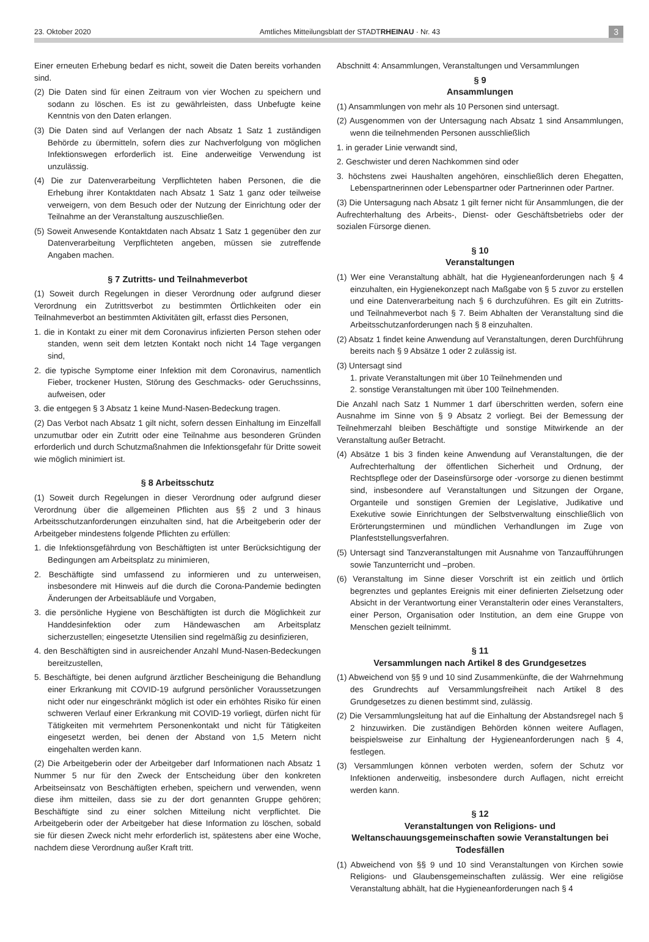23. Oktober 2020 Amtliches Mitteilungsblatt der STADTRHEINAU · Nr. 43 3
Einer erneuten Erhebung bedarf es nicht, soweit die Daten bereits vorhanden sind.
(2) Die Daten sind für einen Zeitraum von vier Wochen zu speichern und sodann zu löschen. Es ist zu gewährleisten, dass Unbefugte keine Kenntnis von den Daten erlangen.
(3) Die Daten sind auf Verlangen der nach Absatz 1 Satz 1 zuständigen Behörde zu übermitteln, sofern dies zur Nachverfolgung von möglichen Infektionswegen erforderlich ist. Eine anderweitige Verwendung ist unzulässig.
(4) Die zur Datenverarbeitung Verpflichteten haben Personen, die die Erhebung ihrer Kontaktdaten nach Absatz 1 Satz 1 ganz oder teilweise verweigern, von dem Besuch oder der Nutzung der Einrichtung oder der Teilnahme an der Veranstaltung auszuschließen.
(5) Soweit Anwesende Kontaktdaten nach Absatz 1 Satz 1 gegenüber den zur Datenverarbeitung Verpflichteten angeben, müssen sie zutreffende Angaben machen.
§ 7 Zutritts- und Teilnahmeverbot
(1) Soweit durch Regelungen in dieser Verordnung oder aufgrund dieser Verordnung ein Zutrittsverbot zu bestimmten Örtlichkeiten oder ein Teilnahmeverbot an bestimmten Aktivitäten gilt, erfasst dies Personen,
1. die in Kontakt zu einer mit dem Coronavirus infizierten Person stehen oder standen, wenn seit dem letzten Kontakt noch nicht 14 Tage vergangen sind,
2. die typische Symptome einer Infektion mit dem Coronavirus, namentlich Fieber, trockener Husten, Störung des Geschmacks- oder Geruchssinns, aufweisen, oder
3. die entgegen § 3 Absatz 1 keine Mund-Nasen-Bedeckung tragen.
(2) Das Verbot nach Absatz 1 gilt nicht, sofern dessen Einhaltung im Einzelfall unzumutbar oder ein Zutritt oder eine Teilnahme aus besonderen Gründen erforderlich und durch Schutzmaßnahmen die Infektionsgefahr für Dritte soweit wie möglich minimiert ist.
§ 8 Arbeitsschutz
(1) Soweit durch Regelungen in dieser Verordnung oder aufgrund dieser Verordnung über die allgemeinen Pflichten aus §§ 2 und 3 hinaus Arbeitsschutzanforderungen einzuhalten sind, hat die Arbeitgeberin oder der Arbeitgeber mindestens folgende Pflichten zu erfüllen:
1. die Infektionsgefährdung von Beschäftigten ist unter Berücksichtigung der Bedingungen am Arbeitsplatz zu minimieren,
2. Beschäftigte sind umfassend zu informieren und zu unterweisen, insbesondere mit Hinweis auf die durch die Corona-Pandemie bedingten Änderungen der Arbeitsabläufe und Vorgaben,
3. die persönliche Hygiene von Beschäftigten ist durch die Möglichkeit zur Handdesinfektion oder zum Händewaschen am Arbeitsplatz sicherzustellen; eingesetzte Utensilien sind regelmäßig zu desinfizieren,
4. den Beschäftigten sind in ausreichender Anzahl Mund-Nasen-Bedeckungen bereitzustellen,
5. Beschäftigte, bei denen aufgrund ärztlicher Bescheinigung die Behandlung einer Erkrankung mit COVID-19 aufgrund persönlicher Voraussetzungen nicht oder nur eingeschränkt möglich ist oder ein erhöhtes Risiko für einen schweren Verlauf einer Erkrankung mit COVID-19 vorliegt, dürfen nicht für Tätigkeiten mit vermehrtem Personenkontakt und nicht für Tätigkeiten eingesetzt werden, bei denen der Abstand von 1,5 Metern nicht eingehalten werden kann.
(2) Die Arbeitgeberin oder der Arbeitgeber darf Informationen nach Absatz 1 Nummer 5 nur für den Zweck der Entscheidung über den konkreten Arbeitseinsatz von Beschäftigten erheben, speichern und verwenden, wenn diese ihm mitteilen, dass sie zu der dort genannten Gruppe gehören; Beschäftigte sind zu einer solchen Mitteilung nicht verpflichtet. Die Arbeitgeberin oder der Arbeitgeber hat diese Information zu löschen, sobald sie für diesen Zweck nicht mehr erforderlich ist, spätestens aber eine Woche, nachdem diese Verordnung außer Kraft tritt.
Abschnitt 4: Ansammlungen, Veranstaltungen und Versammlungen
§ 9
Ansammlungen
(1) Ansammlungen von mehr als 10 Personen sind untersagt.
(2) Ausgenommen von der Untersagung nach Absatz 1 sind Ansammlungen, wenn die teilnehmenden Personen ausschließlich
1. in gerader Linie verwandt sind,
2. Geschwister und deren Nachkommen sind oder
3. höchstens zwei Haushalten angehören, einschließlich deren Ehegatten, Lebenspartnerinnen oder Lebenspartner oder Partnerinnen oder Partner.
(3) Die Untersagung nach Absatz 1 gilt ferner nicht für Ansammlungen, die der Aufrechterhaltung des Arbeits-, Dienst- oder Geschäftsbetriebs oder der sozialen Fürsorge dienen.
§ 10
Veranstaltungen
(1) Wer eine Veranstaltung abhält, hat die Hygieneanforderungen nach § 4 einzuhalten, ein Hygienekonzept nach Maßgabe von § 5 zuvor zu erstellen und eine Datenverarbeitung nach § 6 durchzuführen. Es gilt ein Zutritts- und Teilnahmeverbot nach § 7. Beim Abhalten der Veranstaltung sind die Arbeitsschutzanforderungen nach § 8 einzuhalten.
(2) Absatz 1 findet keine Anwendung auf Veranstaltungen, deren Durchführung bereits nach § 9 Absätze 1 oder 2 zulässig ist.
(3) Untersagt sind
1. private Veranstaltungen mit über 10 Teilnehmenden und
2. sonstige Veranstaltungen mit über 100 Teilnehmenden.
Die Anzahl nach Satz 1 Nummer 1 darf überschritten werden, sofern eine Ausnahme im Sinne von § 9 Absatz 2 vorliegt. Bei der Bemessung der Teilnehmerzahl bleiben Beschäftigte und sonstige Mitwirkende an der Veranstaltung außer Betracht.
(4) Absätze 1 bis 3 finden keine Anwendung auf Veranstaltungen, die der Aufrechterhaltung der öffentlichen Sicherheit und Ordnung, der Rechtspflege oder der Daseinsfürsorge oder -vorsorge zu dienen bestimmt sind, insbesondere auf Veranstaltungen und Sitzungen der Organe, Organteile und sonstigen Gremien der Legislative, Judikative und Exekutive sowie Einrichtungen der Selbstverwaltung einschließlich von Erörterungsterminen und mündlichen Verhandlungen im Zuge von Planfeststellungsverfahren.
(5) Untersagt sind Tanzveranstaltungen mit Ausnahme von Tanzaufführungen sowie Tanzunterricht und –proben.
(6) Veranstaltung im Sinne dieser Vorschrift ist ein zeitlich und örtlich begrenztes und geplantes Ereignis mit einer definierten Zielsetzung oder Absicht in der Verantwortung einer Veranstalterin oder eines Veranstalters, einer Person, Organisation oder Institution, an dem eine Gruppe von Menschen gezielt teilnimmt.
§ 11
Versammlungen nach Artikel 8 des Grundgesetzes
(1) Abweichend von §§ 9 und 10 sind Zusammenkünfte, die der Wahrnehmung des Grundrechts auf Versammlungsfreiheit nach Artikel 8 des Grundgesetzes zu dienen bestimmt sind, zulässig.
(2) Die Versammlungsleitung hat auf die Einhaltung der Abstandsregel nach § 2 hinzuwirken. Die zuständigen Behörden können weitere Auflagen, beispielsweise zur Einhaltung der Hygieneanforderungen nach § 4, festlegen.
(3) Versammlungen können verboten werden, sofern der Schutz vor Infektionen anderweitig, insbesondere durch Auflagen, nicht erreicht werden kann.
§ 12
Veranstaltungen von Religions- und Weltanschauungsgemeinschaften sowie Veranstaltungen bei Todesfällen
(1) Abweichend von §§ 9 und 10 sind Veranstaltungen von Kirchen sowie Religions- und Glaubensgemeinschaften zulässig. Wer eine religiöse Veranstaltung abhält, hat die Hygieneanforderungen nach § 4